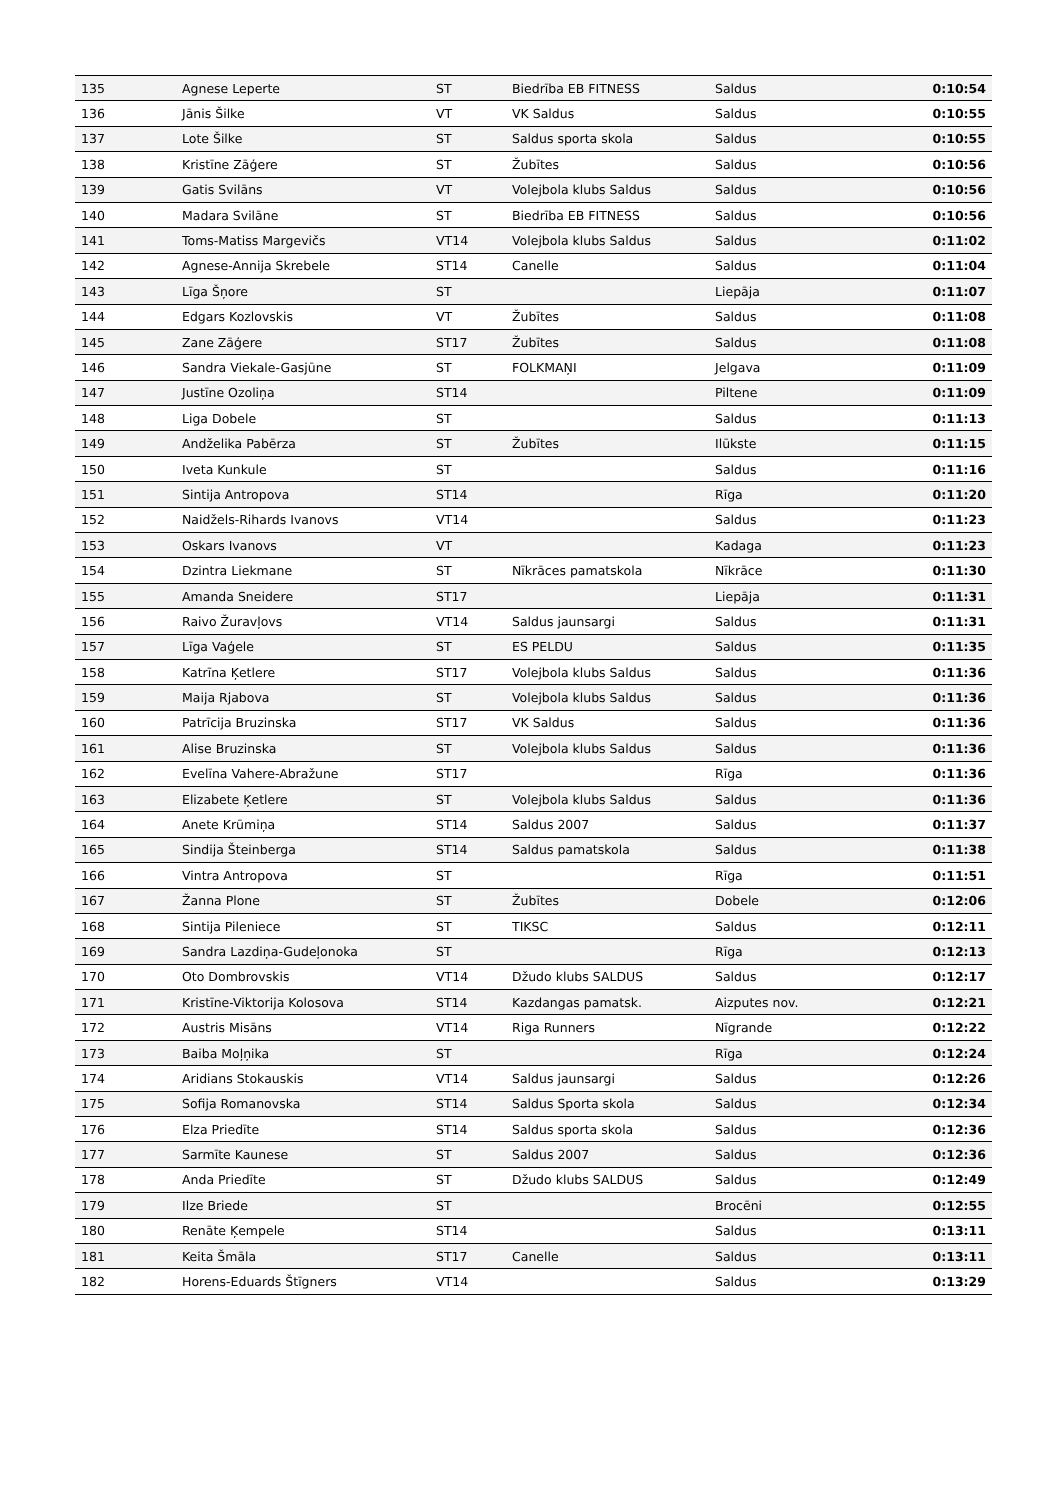| 135 | Agnese Leperte | ST | Biedrība EB FITNESS | Saldus | 0:10:54 |
| 136 | Jānis Šilke | VT | VK Saldus | Saldus | 0:10:55 |
| 137 | Lote Šilke | ST | Saldus sporta skola | Saldus | 0:10:55 |
| 138 | Kristīne Zāģere | ST | Žubītes | Saldus | 0:10:56 |
| 139 | Gatis Svilāns | VT | Volejbola klubs Saldus | Saldus | 0:10:56 |
| 140 | Madara Svilāne | ST | Biedrība EB FITNESS | Saldus | 0:10:56 |
| 141 | Toms-Matiss Margevičs | VT14 | Volejbola klubs Saldus | Saldus | 0:11:02 |
| 142 | Agnese-Annija Skrebele | ST14 | Canelle | Saldus | 0:11:04 |
| 143 | Līga Šņore | ST | | Liepāja | 0:11:07 |
| 144 | Edgars Kozlovskis | VT | Žubītes | Saldus | 0:11:08 |
| 145 | Zane Zāģere | ST17 | Žubītes | Saldus | 0:11:08 |
| 146 | Sandra Viekale-Gasjūne | ST | FOLKMAŅI | Jelgava | 0:11:09 |
| 147 | Justīne Ozoliņa | ST14 | | Piltene | 0:11:09 |
| 148 | Liga Dobele | ST | | Saldus | 0:11:13 |
| 149 | Andželika Pabērza | ST | Žubītes | Ilūkste | 0:11:15 |
| 150 | Iveta Kunkule | ST | | Saldus | 0:11:16 |
| 151 | Sintija Antropova | ST14 | | Rīga | 0:11:20 |
| 152 | Naidžels-Rihards Ivanovs | VT14 | | Saldus | 0:11:23 |
| 153 | Oskars Ivanovs | VT | | Kadaga | 0:11:23 |
| 154 | Dzintra Liekmane | ST | Nīkrāces pamatskola | Nīkrāce | 0:11:30 |
| 155 | Amanda Sneidere | ST17 | | Liepāja | 0:11:31 |
| 156 | Raivo Žuravļovs | VT14 | Saldus jaunsargi | Saldus | 0:11:31 |
| 157 | Līga Vaģele | ST | ES PELDU | Saldus | 0:11:35 |
| 158 | Katrīna Ķetlere | ST17 | Volejbola klubs Saldus | Saldus | 0:11:36 |
| 159 | Maija Rjabova | ST | Volejbola klubs Saldus | Saldus | 0:11:36 |
| 160 | Patrīcija Bruzinska | ST17 | VK Saldus | Saldus | 0:11:36 |
| 161 | Alise Bruzinska | ST | Volejbola klubs Saldus | Saldus | 0:11:36 |
| 162 | Evelīna Vahere-Abražune | ST17 | | Rīga | 0:11:36 |
| 163 | Elizabete Ķetlere | ST | Volejbola klubs Saldus | Saldus | 0:11:36 |
| 164 | Anete Krūmiņa | ST14 | Saldus 2007 | Saldus | 0:11:37 |
| 165 | Sindija Šteinberga | ST14 | Saldus pamatskola | Saldus | 0:11:38 |
| 166 | Vintra Antropova | ST | | Rīga | 0:11:51 |
| 167 | Žanna Plone | ST | Žubītes | Dobele | 0:12:06 |
| 168 | Sintija Pileniece | ST | TIKSC | Saldus | 0:12:11 |
| 169 | Sandra Lazdiņa-Gudeļonoka | ST | | Rīga | 0:12:13 |
| 170 | Oto Dombrovskis | VT14 | Džudo klubs SALDUS | Saldus | 0:12:17 |
| 171 | Kristīne-Viktorija Kolosova | ST14 | Kazdangas pamatsk. | Aizputes nov. | 0:12:21 |
| 172 | Austris Misāns | VT14 | Riga Runners | Nīgrande | 0:12:22 |
| 173 | Baiba Moļņika | ST | | Rīga | 0:12:24 |
| 174 | Aridians Stokauskis | VT14 | Saldus jaunsargi | Saldus | 0:12:26 |
| 175 | Sofija Romanovska | ST14 | Saldus Sporta skola | Saldus | 0:12:34 |
| 176 | Elza Priedīte | ST14 | Saldus sporta skola | Saldus | 0:12:36 |
| 177 | Sarmīte Kaunese | ST | Saldus 2007 | Saldus | 0:12:36 |
| 178 | Anda Priedīte | ST | Džudo klubs SALDUS | Saldus | 0:12:49 |
| 179 | Ilze Briede | ST | | Brocēni | 0:12:55 |
| 180 | Renāte Ķempele | ST14 | | Saldus | 0:13:11 |
| 181 | Keita Šmāla | ST17 | Canelle | Saldus | 0:13:11 |
| 182 | Horens-Eduards Štīgners | VT14 | | Saldus | 0:13:29 |